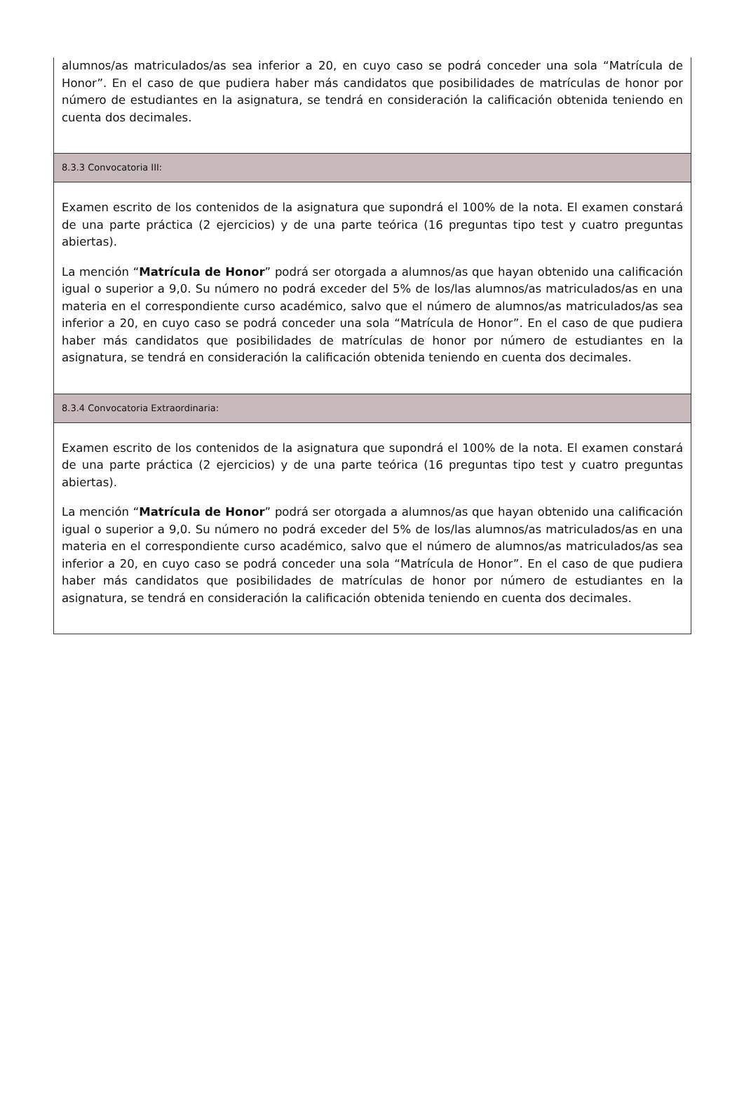alumnos/as matriculados/as sea inferior a 20, en cuyo caso se podrá conceder una sola “Matrícula de Honor”. En el caso de que pudiera haber más candidatos que posibilidades de matrículas de honor por número de estudiantes en la asignatura, se tendrá en consideración la calificación obtenida teniendo en cuenta dos decimales.
8.3.3 Convocatoria III:
Examen escrito de los contenidos de la asignatura que supondrá el 100% de la nota. El examen constará de una parte práctica (2 ejercicios) y de una parte teórica (16 preguntas tipo test y cuatro preguntas abiertas).
La mención “Matrícula de Honor” podrá ser otorgada a alumnos/as que hayan obtenido una calificación igual o superior a 9,0. Su número no podrá exceder del 5% de los/las alumnos/as matriculados/as en una materia en el correspondiente curso académico, salvo que el número de alumnos/as matriculados/as sea inferior a 20, en cuyo caso se podrá conceder una sola “Matrícula de Honor”. En el caso de que pudiera haber más candidatos que posibilidades de matrículas de honor por número de estudiantes en la asignatura, se tendrá en consideración la calificación obtenida teniendo en cuenta dos decimales.
8.3.4 Convocatoria Extraordinaria:
Examen escrito de los contenidos de la asignatura que supondrá el 100% de la nota. El examen constará de una parte práctica (2 ejercicios) y de una parte teórica (16 preguntas tipo test y cuatro preguntas abiertas).
La mención “Matrícula de Honor” podrá ser otorgada a alumnos/as que hayan obtenido una calificación igual o superior a 9,0. Su número no podrá exceder del 5% de los/las alumnos/as matriculados/as en una materia en el correspondiente curso académico, salvo que el número de alumnos/as matriculados/as sea inferior a 20, en cuyo caso se podrá conceder una sola “Matrícula de Honor”. En el caso de que pudiera haber más candidatos que posibilidades de matrículas de honor por número de estudiantes en la asignatura, se tendrá en consideración la calificación obtenida teniendo en cuenta dos decimales.